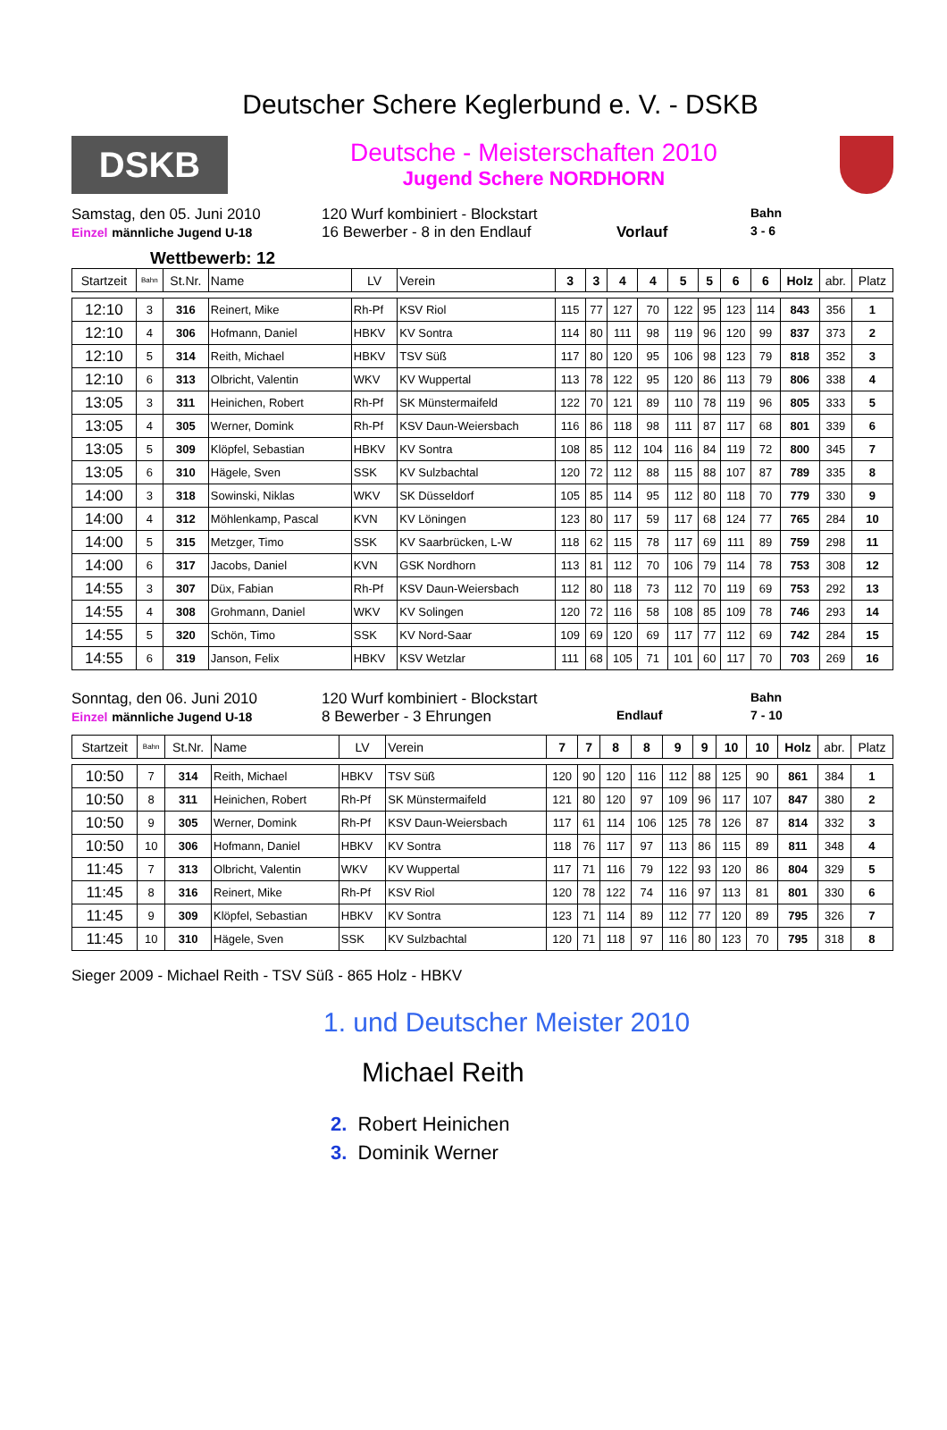Deutscher Schere Keglerbund e. V. - DSKB
DSKB
Deutsche - Meisterschaften 2010
Jugend Schere NORDHORN
Samstag, den 05. Juni 2010
120 Wurf kombiniert - Blockstart
Bahn
Einzel männliche Jugend U-18
16 Bewerber - 8 in den Endlauf
Vorlauf
3 - 6
Wettbewerb: 12
| Startzeit | Bahn | St.Nr. | Name | LV | Verein | 3 | 3 | 4 | 4 | 5 | 5 | 6 | 6 | Holz | abr. | Platz |
| --- | --- | --- | --- | --- | --- | --- | --- | --- | --- | --- | --- | --- | --- | --- | --- | --- |
| 12:10 | 3 | 316 | Reinert, Mike | Rh-Pf | KSV Riol | 115 | 77 | 127 | 70 | 122 | 95 | 123 | 114 | 843 | 356 | 1 |
| 12:10 | 4 | 306 | Hofmann, Daniel | HBKV | KV Sontra | 114 | 80 | 111 | 98 | 119 | 96 | 120 | 99 | 837 | 373 | 2 |
| 12:10 | 5 | 314 | Reith, Michael | HBKV | TSV Süß | 117 | 80 | 120 | 95 | 106 | 98 | 123 | 79 | 818 | 352 | 3 |
| 12:10 | 6 | 313 | Olbricht, Valentin | WKV | KV Wuppertal | 113 | 78 | 122 | 95 | 120 | 86 | 113 | 79 | 806 | 338 | 4 |
| 13:05 | 3 | 311 | Heinichen, Robert | Rh-Pf | SK Münstermaifeld | 122 | 70 | 121 | 89 | 110 | 78 | 119 | 96 | 805 | 333 | 5 |
| 13:05 | 4 | 305 | Werner, Domink | Rh-Pf | KSV Daun-Weiersbach | 116 | 86 | 118 | 98 | 111 | 87 | 117 | 68 | 801 | 339 | 6 |
| 13:05 | 5 | 309 | Klöpfel, Sebastian | HBKV | KV Sontra | 108 | 85 | 112 | 104 | 116 | 84 | 119 | 72 | 800 | 345 | 7 |
| 13:05 | 6 | 310 | Hägele, Sven | SSK | KV Sulzbachtal | 120 | 72 | 112 | 88 | 115 | 88 | 107 | 87 | 789 | 335 | 8 |
| 14:00 | 3 | 318 | Sowinski, Niklas | WKV | SK Düsseldorf | 105 | 85 | 114 | 95 | 112 | 80 | 118 | 70 | 779 | 330 | 9 |
| 14:00 | 4 | 312 | Möhlenkamp, Pascal | KVN | KV Löningen | 123 | 80 | 117 | 59 | 117 | 68 | 124 | 77 | 765 | 284 | 10 |
| 14:00 | 5 | 315 | Metzger, Timo | SSK | KV Saarbrücken, L-W | 118 | 62 | 115 | 78 | 117 | 69 | 111 | 89 | 759 | 298 | 11 |
| 14:00 | 6 | 317 | Jacobs, Daniel | KVN | GSK Nordhorn | 113 | 81 | 112 | 70 | 106 | 79 | 114 | 78 | 753 | 308 | 12 |
| 14:55 | 3 | 307 | Düx, Fabian | Rh-Pf | KSV Daun-Weiersbach | 112 | 80 | 118 | 73 | 112 | 70 | 119 | 69 | 753 | 292 | 13 |
| 14:55 | 4 | 308 | Grohmann, Daniel | WKV | KV Solingen | 120 | 72 | 116 | 58 | 108 | 85 | 109 | 78 | 746 | 293 | 14 |
| 14:55 | 5 | 320 | Schön, Timo | SSK | KV Nord-Saar | 109 | 69 | 120 | 69 | 117 | 77 | 112 | 69 | 742 | 284 | 15 |
| 14:55 | 6 | 319 | Janson, Felix | HBKV | KSV Wetzlar | 111 | 68 | 105 | 71 | 101 | 60 | 117 | 70 | 703 | 269 | 16 |
Sonntag, den 06. Juni 2010
120 Wurf kombiniert - Blockstart
Bahn
Einzel männliche Jugend U-18
8 Bewerber - 3 Ehrungen
Endlauf
7 - 10
| Startzeit | Bahn | St.Nr. | Name | LV | Verein | 7 | 7 | 8 | 8 | 9 | 9 | 10 | 10 | Holz | abr. | Platz |
| --- | --- | --- | --- | --- | --- | --- | --- | --- | --- | --- | --- | --- | --- | --- | --- | --- |
| 10:50 | 7 | 314 | Reith, Michael | HBKV | TSV Süß | 120 | 90 | 120 | 116 | 112 | 88 | 125 | 90 | 861 | 384 | 1 |
| 10:50 | 8 | 311 | Heinichen, Robert | Rh-Pf | SK Münstermaifeld | 121 | 80 | 120 | 97 | 109 | 96 | 117 | 107 | 847 | 380 | 2 |
| 10:50 | 9 | 305 | Werner, Domink | Rh-Pf | KSV Daun-Weiersbach | 117 | 61 | 114 | 106 | 125 | 78 | 126 | 87 | 814 | 332 | 3 |
| 10:50 | 10 | 306 | Hofmann, Daniel | HBKV | KV Sontra | 118 | 76 | 117 | 97 | 113 | 86 | 115 | 89 | 811 | 348 | 4 |
| 11:45 | 7 | 313 | Olbricht, Valentin | WKV | KV Wuppertal | 117 | 71 | 116 | 79 | 122 | 93 | 120 | 86 | 804 | 329 | 5 |
| 11:45 | 8 | 316 | Reinert, Mike | Rh-Pf | KSV Riol | 120 | 78 | 122 | 74 | 116 | 97 | 113 | 81 | 801 | 330 | 6 |
| 11:45 | 9 | 309 | Klöpfel, Sebastian | HBKV | KV Sontra | 123 | 71 | 114 | 89 | 112 | 77 | 120 | 89 | 795 | 326 | 7 |
| 11:45 | 10 | 310 | Hägele, Sven | SSK | KV Sulzbachtal | 120 | 71 | 118 | 97 | 116 | 80 | 123 | 70 | 795 | 318 | 8 |
Sieger 2009 - Michael Reith - TSV Süß - 865 Holz - HBKV
1. und Deutscher Meister 2010
Michael Reith
2. Robert Heinichen
3. Dominik Werner